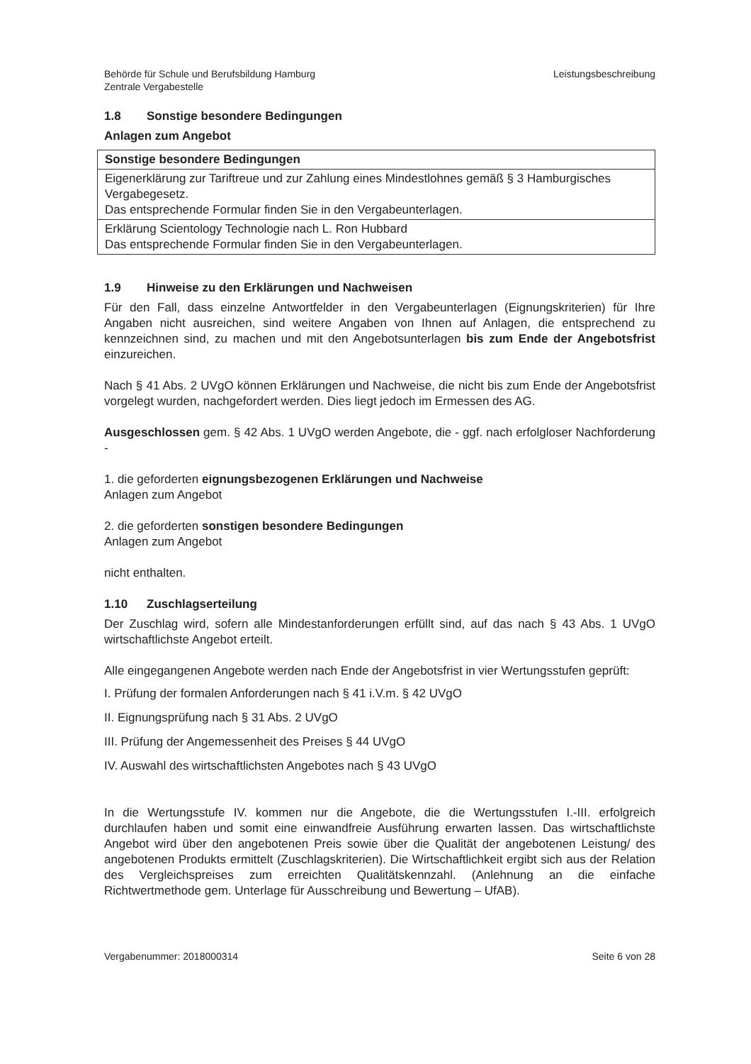Behörde für Schule und Berufsbildung Hamburg
Zentrale Vergabestelle
Leistungsbeschreibung
1.8 Sonstige besondere Bedingungen
Anlagen zum Angebot
| Sonstige besondere Bedingungen |
| --- |
| Eigenerklärung zur Tariftreue und zur Zahlung eines Mindestlohnes gemäß § 3 Hamburgisches Vergabegesetz. Das entsprechende Formular finden Sie in den Vergabeunterlagen. |
| Erklärung Scientology Technologie nach L. Ron Hubbard Das entsprechende Formular finden Sie in den Vergabeunterlagen. |
1.9 Hinweise zu den Erklärungen und Nachweisen
Für den Fall, dass einzelne Antwortfelder in den Vergabeunterlagen (Eignungskriterien) für Ihre Angaben nicht ausreichen, sind weitere Angaben von Ihnen auf Anlagen, die entsprechend zu kennzeichnen sind, zu machen und mit den Angebotsunterlagen bis zum Ende der Angebotsfrist einzureichen.
Nach § 41 Abs. 2 UVgO können Erklärungen und Nachweise, die nicht bis zum Ende der Angebotsfrist vorgelegt wurden, nachgefordert werden. Dies liegt jedoch im Ermessen des AG.
Ausgeschlossen gem. § 42 Abs. 1 UVgO werden Angebote, die - ggf. nach erfolgloser Nachforderung -
1. die geforderten eignungsbezogenen Erklärungen und Nachweise
Anlagen zum Angebot
2. die geforderten sonstigen besondere Bedingungen
Anlagen zum Angebot
nicht enthalten.
1.10 Zuschlagserteilung
Der Zuschlag wird, sofern alle Mindestanforderungen erfüllt sind, auf das nach § 43 Abs. 1 UVgO wirtschaftlichste Angebot erteilt.
Alle eingegangenen Angebote werden nach Ende der Angebotsfrist in vier Wertungsstufen geprüft:
I. Prüfung der formalen Anforderungen nach § 41 i.V.m. § 42 UVgO
II. Eignungsprüfung nach § 31 Abs. 2 UVgO
III. Prüfung der Angemessenheit des Preises § 44 UVgO
IV. Auswahl des wirtschaftlichsten Angebotes nach § 43 UVgO
In die Wertungsstufe IV. kommen nur die Angebote, die die Wertungsstufen I.-III. erfolgreich durchlaufen haben und somit eine einwandfreie Ausführung erwarten lassen. Das wirtschaftlichste Angebot wird über den angebotenen Preis sowie über die Qualität der angebotenen Leistung/ des angebotenen Produkts ermittelt (Zuschlagskriterien). Die Wirtschaftlichkeit ergibt sich aus der Relation des Vergleichspreises zum erreichten Qualitätskennzahl. (Anlehnung an die einfache Richtwertmethode gem. Unterlage für Ausschreibung und Bewertung – UfAB).
Vergabenummer: 2018000314 Seite 6 von 28